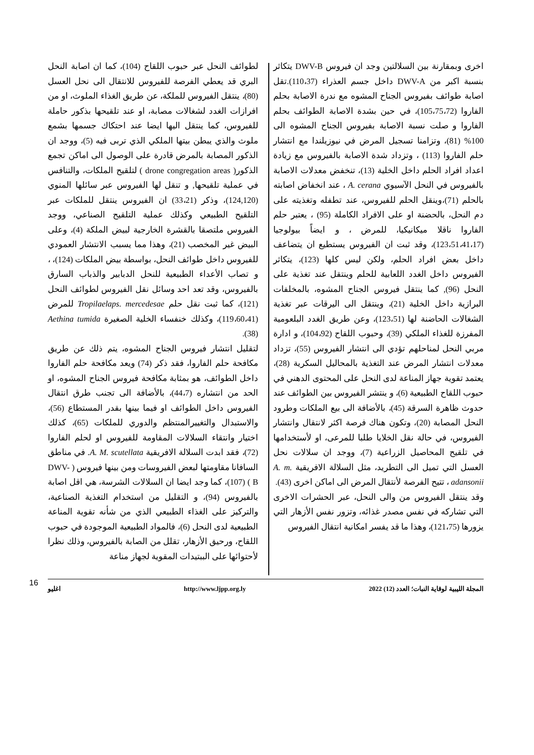اخرى وبمقارنة بين السلالتين وجد ان فيروس DWV-B يتكاثر بنسبة اكبر من DWV-A داخل جسم العذراء (110،37).تقل اصابة طوائف بفيروس الجناح المشوه مع ندرة الاصابة بحلم الفاروا (105،75،72)، في حين بشدة الاصابة الطوائف بحلم الفاروا و صلت نسبة الاصابة بفيروس الجناح المشوه الى 100% (81)، وتزامنا تسجيل المرض في نيوزيلندا مع انتشار حلم الفاروا (113) ، وتزداد شدة الاصابة بالفيروس مع زيادة اعداد افراد الحلم داخل الخلية (13)، تنخفض معدلات الاصابة بالفيروس في النحل الآسيوي A. cerana ، عند انخفاض اصابته بالحلم (71)،وينقل الحلم للفيروس، عند تطفله وتغذيته على دم النحل، بالحضنة او على الافراد الكاملة (95) ، يعتبر حلم الفاروا ناقلا ميكانيكيا، للمرض ، و ايضاً بيولوجيا (123،51،41،17)، وقد ثبت ان الفيروس يستطيع ان يتضاعف داخل بعض افراد الحلم، ولكن ليس كلها (123)، يتكاثر الفيروس داخل الغدد اللعابية للحلم وينتقل عند تغذية على النحل (96), كما ينتقل فيروس الجناح المشوه، بالمخلفات البرازية داخل الخلية (21)، وينتقل الى اليرقات عبر تغذية الشغالات الحاضنة لها (123،51)، وعن طريق الغدد البلعومية المفرزة للغذاء الملكي (39)، وحبوب اللقاح (104،92)، و ادارة مربي النحل لمناحلهم تؤدي الى انتشار الفيروس (55)، تزداد معدلات انتشار المرض عند التغذية بالمحاليل السكرية (28)، يعتمد تقوية جهاز المناعة لدى النحل على المحتوى الدهني في حبوب اللقاح الطبيعية (6)، و ينتشر الفيروس بين الطوائف عند حدوث ظاهرة السرقة (45)، بالأضافة الى بيع الملكات وطرود النحل المصابة (20)، وتكون هناك فرصة اكثر لانتقال وانتشار الفيروس، في حالة نقل الخلايا طلبا للمرعى، او لأستخدامها في تلقيح المحاصيل الزراعية (7)، ووجد ان سلالات نحل العسل التي تميل الى التطريد، مثل السلالة الافريقية A. m. adansonii ، تتيح الفرصة لأنتقال المرض الى اماكن اخرى (43).
وقد ينتقل الفيروس من والى النحل، عبر الحشرات الاخرى التي تشاركه في نفس مصدر غذائه، وتزور نفس الأزهار التي يزورها (121،75)، وهذا ما قد يفسر امكانية انتقال الفيروس
لطوائف النحل عبر حبوب اللقاح (104)، كما ان اصابة النحل البري قد يعطي الفرصة للفيروس للانتقال الى نحل العسل (80)، ينتقل الفيروس للملكة، عن طريق الغذاء الملوث، او من افرازات الغدد لشغالات مصابة، او عند تلقيحها بذكور حاملة للفيروس، كما ينتقل اليها ايضا عند احتكاك جسمها بشمع ملوث والذي يبطن بيتها الملكي الذي تربى فيه (5)، ووجد ان الذكور المصابة بالمرض قادرة على الوصول الى اماكن تجمع الذكور( drone congregation areas ) لتلقيح الملكات، والتنافس في عملية تلقيحها, و تنقل لها الفيروس عبر سائلها المنوي (124,120)، وذكر (33،21) ان الفيروس ينتقل للملكات عبر التلقيح الطبيعي وكذلك عملية التلقيح الصناعي، ووجد الفيروس ملتصقا بالقشرة الخارجية لبيض الملكة (4)، وعلى البيض غير المخصب (21)، وهذا مما يسبب الانتشار العمودي للفيروس داخل طوائف النحل، بواسطة بيض الملكات (124)، ، و تصاب الأعداء الطبيعية للنحل الدبابير والذباب السارق بالفيروس، وقد تعد احد وسائل نقل الفيروس لطوائف النحل (121)، كما ثبت نقل حلم Tropilaelaps. mercedesae للمرض (119،60،41)، وكذلك خنفساء الخلية الصغيرة Aethina tumida (38).
لتقليل انتشار فيروس الجناح المشوه، يتم ذلك عن طريق مكافحة حلم الفاروا، فقد ذكر (74) ويعد مكافحة حلم الفاروا داخل الطوائف، هو بمثابة مكافحة فيروس الجناح المشوه، او الحد من انتشاره (44،7)، بالأضافة الى تجنب طرق انتقال الفيروس داخل الطوائف او فيما بينها بقدر المستطاع (56)، والاستبدال والتغييرالمنتظم والدوري للملكات (65)، كذلك اختيار وانتقاء السلالات المقاومة للفيروس او لحلم الفاروا (72)، فقد ابدت السلالة الافريقية A. M. scutellata. في مناطق السافانا مقاومتها لبعض الفيروسات ومن بينها فيروس ( DWV-B ) (107)، كما وجد ايضا ان السلالات الشرسة، هي اقل اصابة بالفيروس (94)، و التقليل من استخدام التغذية الصناعية، والتركيز على الغذاء الطبيعي الذي من شأنه تقوية المناعة الطبيعية لدى النحل (6)، فالمواد الطبيعية الموجودة في حبوب اللقاح، ورحيق الأزهار، تقلل من الصابة بالفيروس، وذلك نظرا لأحتوائها على الببتيدات المقوية لجهاز مناعة
المجلة الليبية لوقاية النبات؛ العدد (12) 2022 http://www.ljpp.org.ly اغليو
16